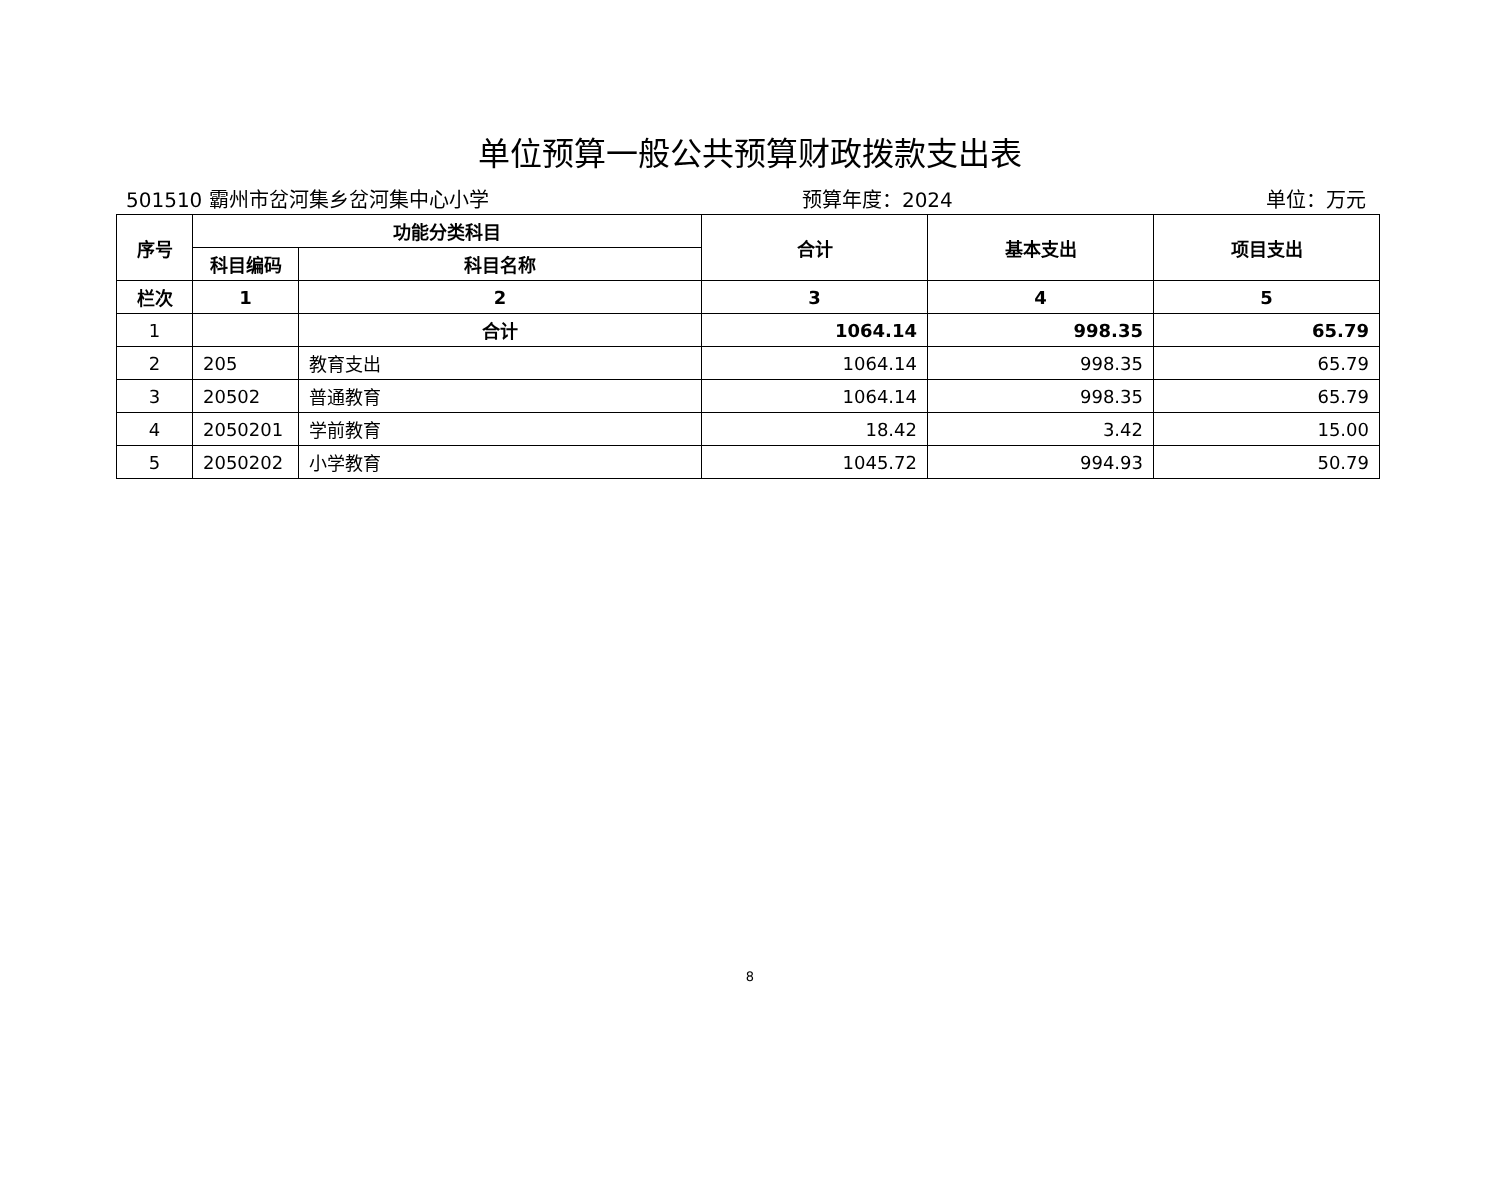单位预算一般公共预算财政拨款支出表
501510 霸州市岔河集乡岔河集中心小学 预算年度：2024 单位：万元
| 序号 | 功能分类科目 | | 合计 | 基本支出 | 项目支出 |
| --- | --- | --- | --- | --- | --- |
| | 科目编码 | 科目名称 | | | |
| 栏次 | 1 | 2 | 3 | 4 | 5 |
| 1 | | 合计 | 1064.14 | 998.35 | 65.79 |
| 2 | 205 | 教育支出 | 1064.14 | 998.35 | 65.79 |
| 3 | 20502 | 普通教育 | 1064.14 | 998.35 | 65.79 |
| 4 | 2050201 | 学前教育 | 18.42 | 3.42 | 15.00 |
| 5 | 2050202 | 小学教育 | 1045.72 | 994.93 | 50.79 |
8